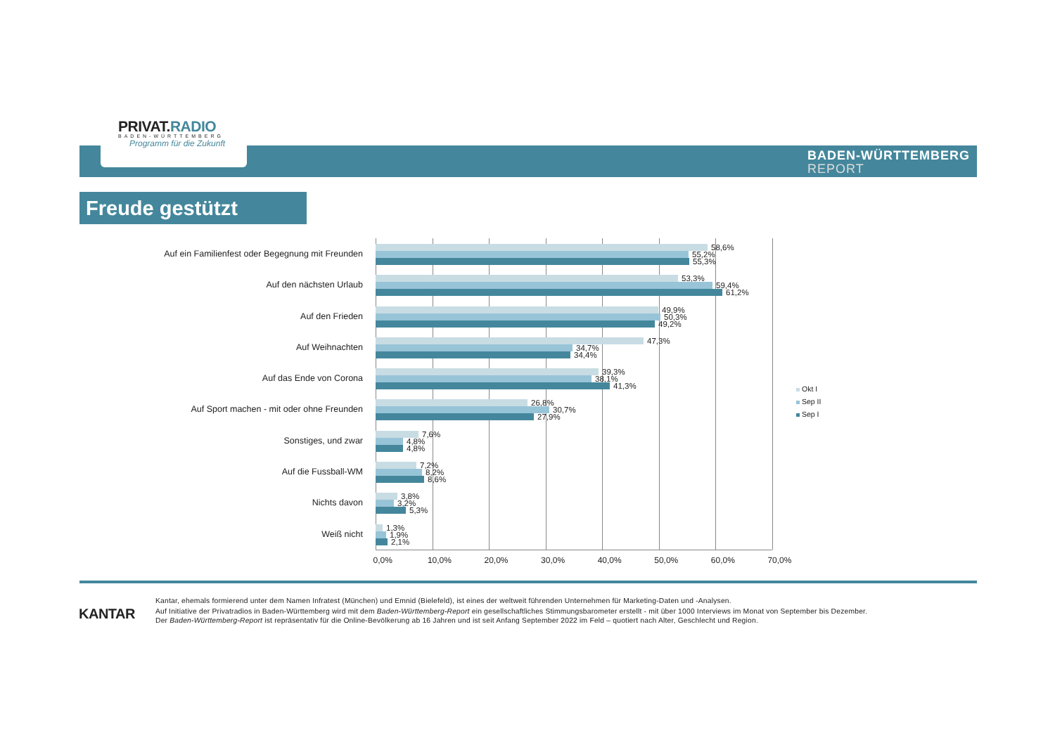PRIVAT.RADIO
BADEN-WÜRTTEMBERG
Programm für die Zukunft
BADEN-WÜRTTEMBERG
REPORT
Freude gestützt
Auf ein Familienfest oder Begegnung mit Freunden
58,6%
55,2%
55,3%
Auf den nächsten Urlaub
53,3%
59,4%
61,2%
Auf den Frieden
49,9%
50,3%
49,2%
Auf Weihnachten
47,3%
34,7%
34,4%
Auf das Ende von Corona
39,3%
38,1%
41,3%
Auf Sport machen - mit oder ohne Freunden
26,8%
30,7%
27,9%
Sonstiges, und zwar
7,6%
4,8%
4,8%
Auf die Fussball-WM
7,2%
8,2%
8,6%
Nichts davon
3,8%
3,2%
5,3%
Weiß nicht
1,3%
1,9%
2,1%
0,0% 10,0% 20,0% 30,0% 40,0% 50,0% 60,0% 70,0%
Okt I
Sep II
Sep I
KANTAR
Kantar, ehemals formierend unter dem Namen Infratest (München) und Emnid (Bielefeld), ist eines der weltweit führenden Unternehmen für Marketing-Daten und -Analysen.
Auf Initiative der Privatradios in Baden-Württemberg wird mit dem Baden-Württemberg-Report ein gesellschaftliches Stimmungsbarometer erstellt - mit über 1000 Interviews im Monat von September bis Dezember.
Der Baden-Württemberg-Report ist repräsentativ für die Online-Bevölkerung ab 16 Jahren und ist seit Anfang September 2022 im Feld – quotiert nach Alter, Geschlecht und Region.